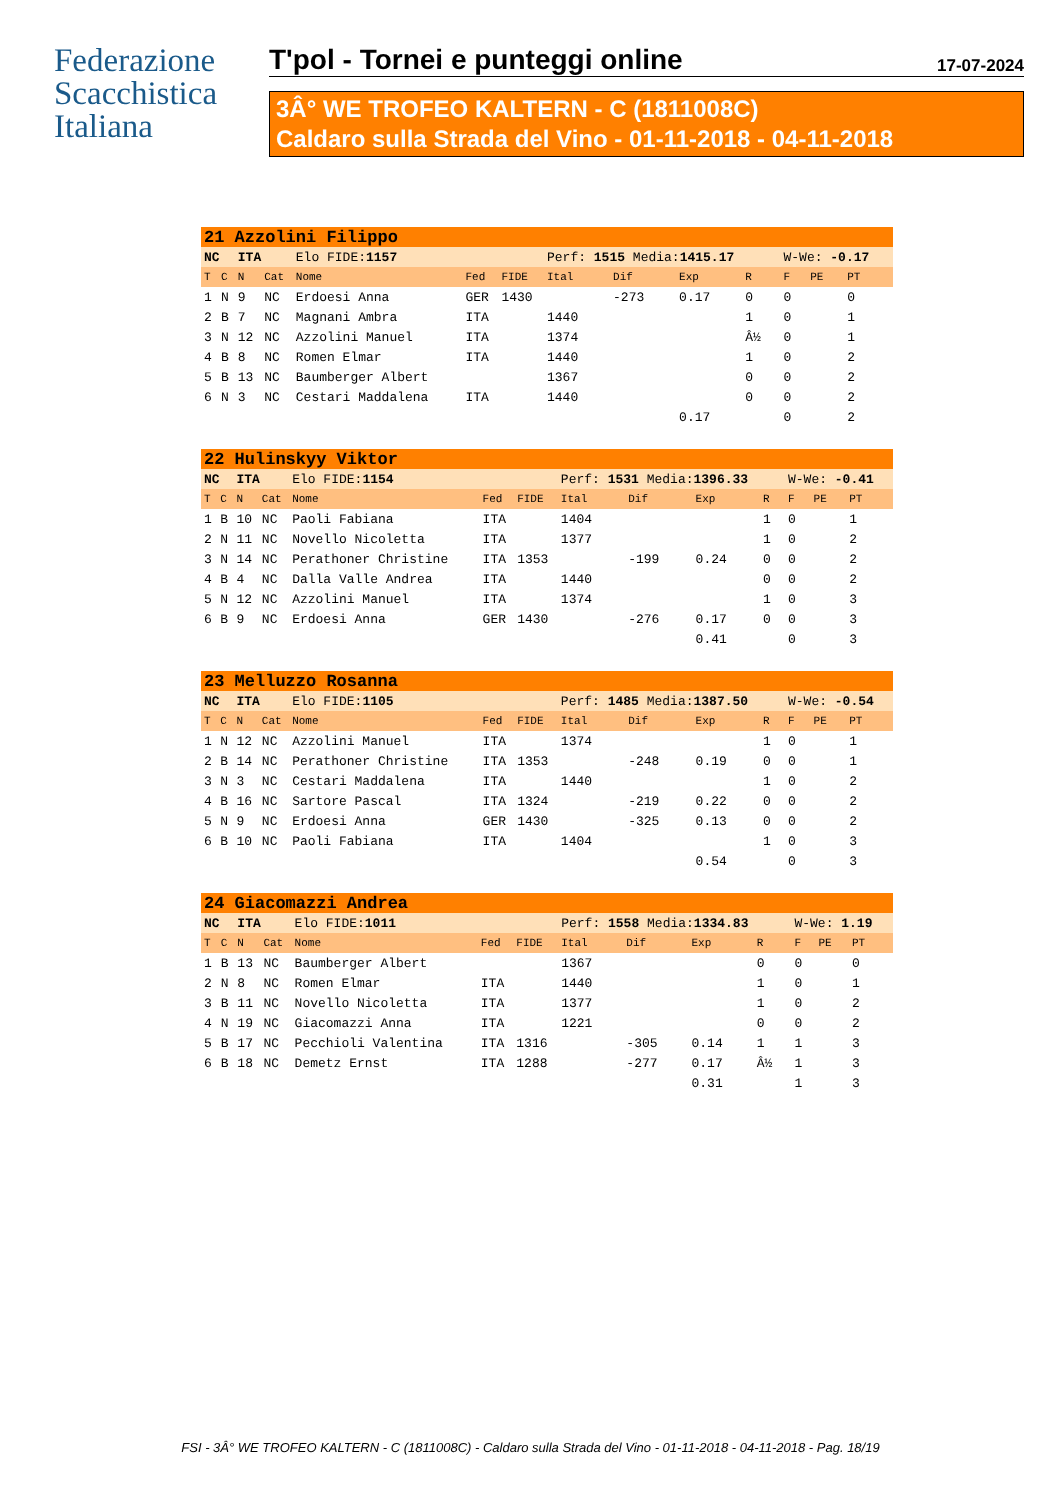Federazione
Scacchistica
Italiana
T'pol - Tornei e punteggi online 17-07-2024
3Â° WE TROFEO KALTERN - C (1811008C)
Caldaro sulla Strada del Vino - 01-11-2018 - 04-11-2018
| 21 Azzolini Filippo | | | | | | | | | | | | | | |
| NC | | ITA | | Elo FIDE: 1157 | | | Perf: 1515 Media: 1415.17 | | | | W-We: -0.17 | | | |
| T | C | N | Cat | Nome | Fed | FIDE | Ital | Dif | Exp | R | F | PE | PT | |
| 1 | N | 9 | NC | Erdoesi Anna | GER | 1430 | | -273 | 0.17 | 0 | 0 | | 0 | |
| 2 | B | 7 | NC | Magnani Ambra | ITA | | 1440 | | | 1 | 0 | | 1 | |
| 3 | N | 12 | NC | Azzolini Manuel | ITA | | 1374 | | | Â½ | 0 | | 1 | |
| 4 | B | 8 | NC | Romen Elmar | ITA | | 1440 | | | 1 | 0 | | 2 | |
| 5 | B | 13 | NC | Baumberger Albert | | | 1367 | | | 0 | 0 | | 2 | |
| 6 | N | 3 | NC | Cestari Maddalena | ITA | | 1440 | | | 0 | 0 | | 2 | |
| | | | | | | | | | 0.17 | | 0 | | 2 | |
| 22 Hulinskyy Viktor | | | | | | | | | | | | | | |
| NC | | ITA | | Elo FIDE: 1154 | | | Perf: 1531 Media: 1396.33 | | | | W-We: -0.41 | | | |
| T | C | N | Cat | Nome | Fed | FIDE | Ital | Dif | Exp | R | F | PE | PT | |
| 1 | B | 10 | NC | Paoli Fabiana | ITA | | 1404 | | | 1 | 0 | | 1 | |
| 2 | N | 11 | NC | Novello Nicoletta | ITA | | 1377 | | | 1 | 0 | | 2 | |
| 3 | N | 14 | NC | Perathoner Christine | ITA | 1353 | | -199 | 0.24 | 0 | 0 | | 2 | |
| 4 | B | 4 | NC | Dalla Valle Andrea | ITA | | 1440 | | | 0 | 0 | | 2 | |
| 5 | N | 12 | NC | Azzolini Manuel | ITA | | 1374 | | | 1 | 0 | | 3 | |
| 6 | B | 9 | NC | Erdoesi Anna | GER | 1430 | | -276 | 0.17 | 0 | 0 | | 3 | |
| | | | | | | | | | 0.41 | | 0 | | 3 | |
| 23 Melluzzo Rosanna | | | | | | | | | | | | | | |
| NC | | ITA | | Elo FIDE: 1105 | | | Perf: 1485 Media: 1387.50 | | | | W-We: -0.54 | | | |
| T | C | N | Cat | Nome | Fed | FIDE | Ital | Dif | Exp | R | F | PE | PT | |
| 1 | N | 12 | NC | Azzolini Manuel | ITA | | 1374 | | | 1 | 0 | | 1 | |
| 2 | B | 14 | NC | Perathoner Christine | ITA | 1353 | | -248 | 0.19 | 0 | 0 | | 1 | |
| 3 | N | 3 | NC | Cestari Maddalena | ITA | | 1440 | | | 1 | 0 | | 2 | |
| 4 | B | 16 | NC | Sartore Pascal | ITA | 1324 | | -219 | 0.22 | 0 | 0 | | 2 | |
| 5 | N | 9 | NC | Erdoesi Anna | GER | 1430 | | -325 | 0.13 | 0 | 0 | | 2 | |
| 6 | B | 10 | NC | Paoli Fabiana | ITA | | 1404 | | | 1 | 0 | | 3 | |
| | | | | | | | | | 0.54 | | 0 | | 3 | |
| 24 Giacomazzi Andrea | | | | | | | | | | | | | | |
| NC | | ITA | | Elo FIDE: 1011 | | | Perf: 1558 Media: 1334.83 | | | | W-We: 1.19 | | | |
| T | C | N | Cat | Nome | Fed | FIDE | Ital | Dif | Exp | R | F | PE | PT | |
| 1 | B | 13 | NC | Baumberger Albert | | | 1367 | | | 0 | 0 | | 0 | |
| 2 | N | 8 | NC | Romen Elmar | ITA | | 1440 | | | 1 | 0 | | 1 | |
| 3 | B | 11 | NC | Novello Nicoletta | ITA | | 1377 | | | 1 | 0 | | 2 | |
| 4 | N | 19 | NC | Giacomazzi Anna | ITA | | 1221 | | | 0 | 0 | | 2 | |
| 5 | B | 17 | NC | Pecchioli Valentina | ITA | 1316 | | -305 | 0.14 | 1 | 1 | | 3 | |
| 6 | B | 18 | NC | Demetz Ernst | ITA | 1288 | | -277 | 0.17 | Â½ | 1 | | 3 | |
| | | | | | | | | | 0.31 | | 1 | | 3 | |
FSI - 3Â° WE TROFEO KALTERN - C (1811008C) - Caldaro sulla Strada del Vino - 01-11-2018 - 04-11-2018 - Pag. 18/19